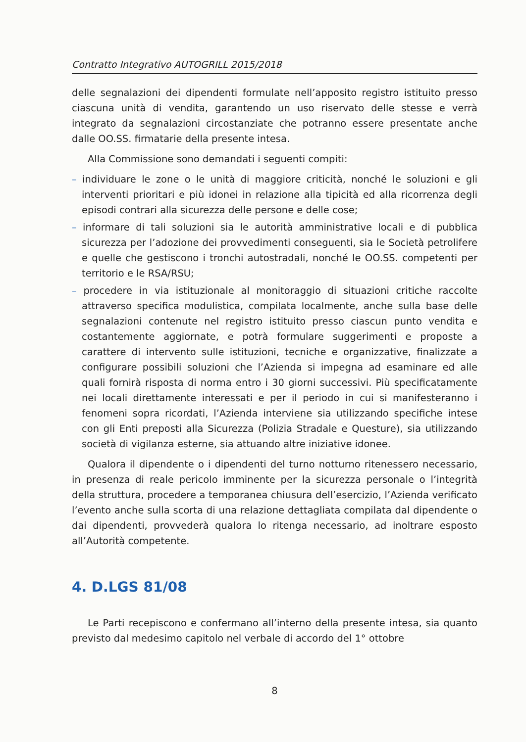Contratto Integrativo AUTOGRILL 2015/2018
delle segnalazioni dei dipendenti formulate nell’apposito registro istituito presso ciascuna unità di vendita, garantendo un uso riservato delle stesse e verrà integrato da segnalazioni circostanziate che potranno essere presentate anche dalle OO.SS. firmatarie della presente intesa.
Alla Commissione sono demandati i seguenti compiti:
– individuare le zone o le unità di maggiore criticità, nonché le soluzioni e gli interventi prioritari e più idonei in relazione alla tipicità ed alla ricorrenza degli episodi contrari alla sicurezza delle persone e delle cose;
– informare di tali soluzioni sia le autorità amministrative locali e di pubblica sicurezza per l’adozione dei provvedimenti conseguenti, sia le Società petrolifere e quelle che gestiscono i tronchi autostradali, nonché le OO.SS. competenti per territorio e le RSA/RSU;
– procedere in via istituzionale al monitoraggio di situazioni critiche raccolte attraverso specifica modulistica, compilata localmente, anche sulla base delle segnalazioni contenute nel registro istituito presso ciascun punto vendita e costantemente aggiornate, e potrà formulare suggerimenti e proposte a carattere di intervento sulle istituzioni, tecniche e organizzative, finalizzate a configurare possibili soluzioni che l’Azienda si impegna ad esaminare ed alle quali fornirà risposta di norma entro i 30 giorni successivi. Più specificatamente nei locali direttamente interessati e per il periodo in cui si manifesteranno i fenomeni sopra ricordati, l’Azienda interviene sia utilizzando specifiche intese con gli Enti preposti alla Sicurezza (Polizia Stradale e Questure), sia utilizzando società di vigilanza esterne, sia attuando altre iniziative idonee.
Qualora il dipendente o i dipendenti del turno notturno ritenessero necessario, in presenza di reale pericolo imminente per la sicurezza personale o l’integrità della struttura, procedere a temporanea chiusura dell’esercizio, l’Azienda verificato l’evento anche sulla scorta di una relazione dettagliata compilata dal dipendente o dai dipendenti, provvederà qualora lo ritenga necessario, ad inoltrare esposto all’Autorità competente.
4. D.LGS 81/08
Le Parti recepiscono e confermano all’interno della presente intesa, sia quanto previsto dal medesimo capitolo nel verbale di accordo del 1° ottobre
8